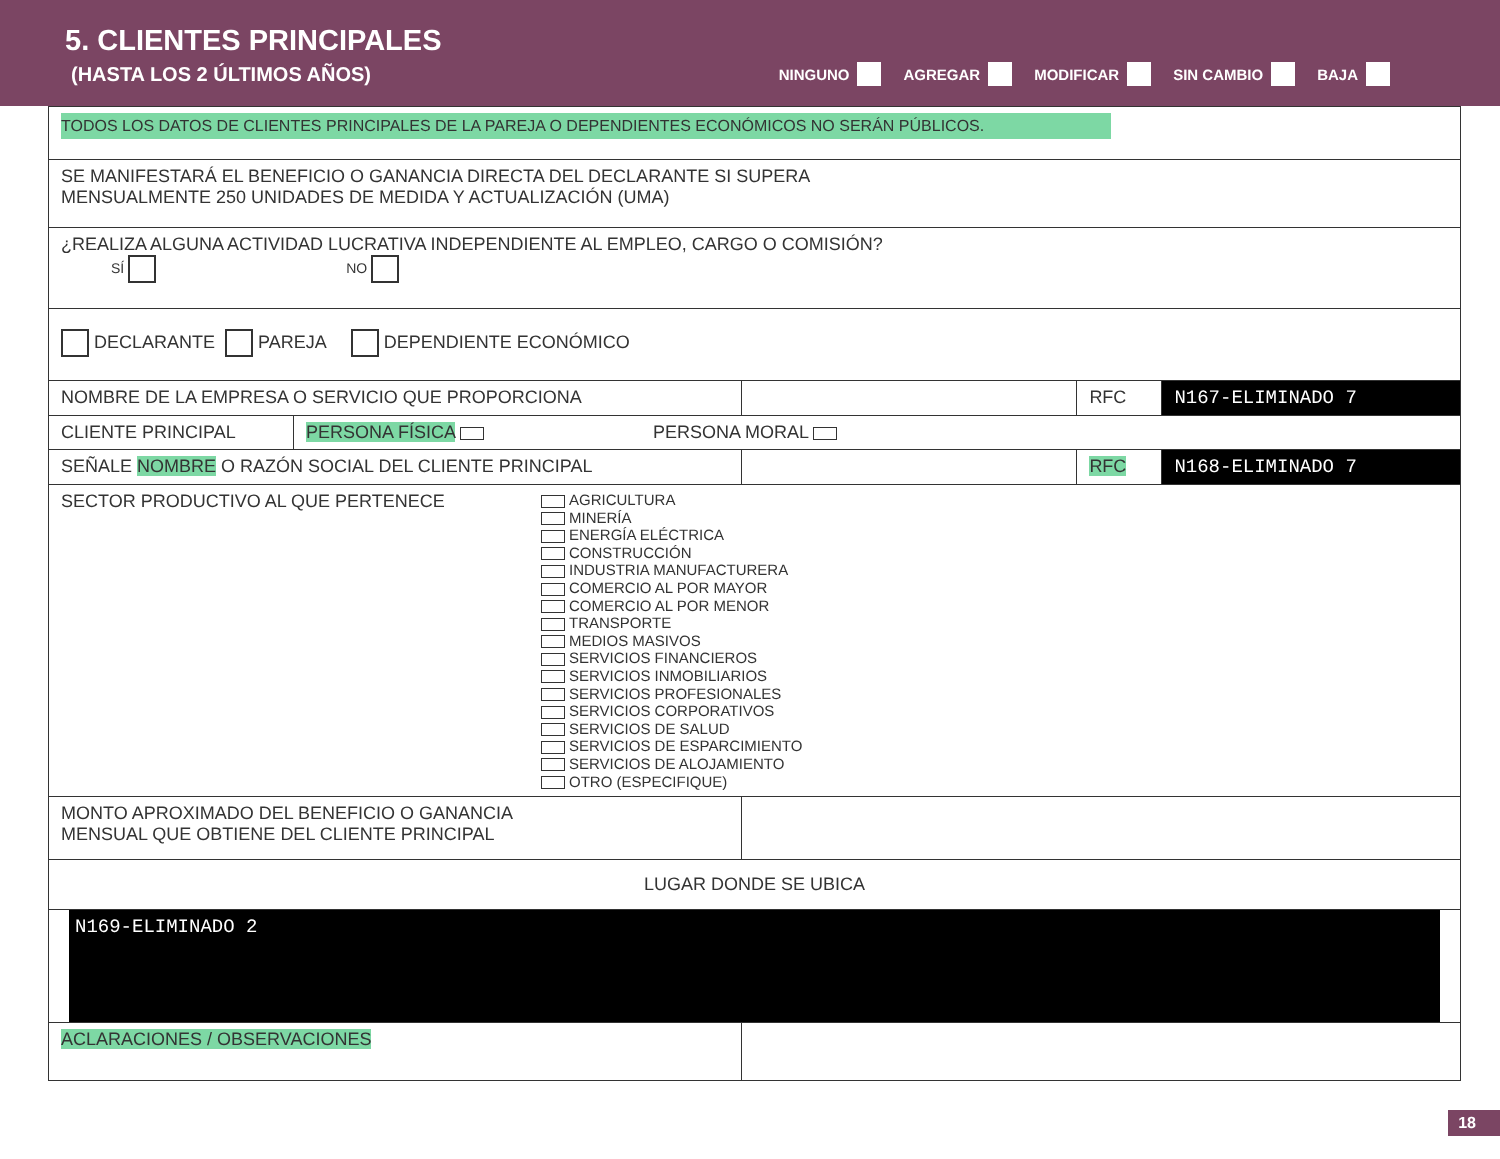5. CLIENTES PRINCIPALES
(HASTA LOS 2 ÚLTIMOS AÑOS)
NINGUNO AGREGAR MODIFICAR SIN CAMBIO BAJA
| TODOS LOS DATOS DE CLIENTES PRINCIPALES DE LA PAREJA O DEPENDIENTES ECONÓMICOS NO SERÁN PÚBLICOS. | | | | |
| SE MANIFESTARÁ EL BENEFICIO O GANANCIA DIRECTA DEL DECLARANTE SI SUPERA MENSUALMENTE 250 UNIDADES DE MEDIDA Y ACTUALIZACIÓN (UMA) | | | | |
| ¿REALIZA ALGUNA ACTIVIDAD LUCRATIVA INDEPENDIENTE AL EMPLEO, CARGO O COMISIÓN? SÍ NO | | | | |
| DECLARANTE PAREJA DEPENDIENTE ECONÓMICO | | | | |
| NOMBRE DE LA EMPRESA O SERVICIO QUE PROPORCIONA | | | RFC | N167-ELIMINADO 7 |
| CLIENTE PRINCIPAL | PERSONA FÍSICA PERSONA MORAL | | | |
| SEÑALE NOMBRE O RAZÓN SOCIAL DEL CLIENTE PRINCIPAL | | | RFC | N168-ELIMINADO 7 |
| SECTOR PRODUCTIVO AL QUE PERTENECE AGRICULTURA MINERÍA ENERGÍA ELÉCTRICA CONSTRUCCIÓN INDUSTRIA MANUFACTURERA COMERCIO AL POR MAYOR COMERCIO AL POR MENOR TRANSPORTE MEDIOS MASIVOS SERVICIOS FINANCIEROS SERVICIOS INMOBILIARIOS SERVICIOS PROFESIONALES SERVICIOS CORPORATIVOS SERVICIOS DE SALUD SERVICIOS DE ESPARCIMIENTO SERVICIOS DE ALOJAMIENTO OTRO (ESPECIFIQUE) | | | | |
| MONTO APROXIMADO DEL BENEFICIO O GANANCIA MENSUAL QUE OBTIENE DEL CLIENTE PRINCIPAL | | | | |
| LUGAR DONDE SE UBICA | | | | |
| N169-ELIMINADO 2 | | | | |
| ACLARACIONES / OBSERVACIONES | | | | |
18